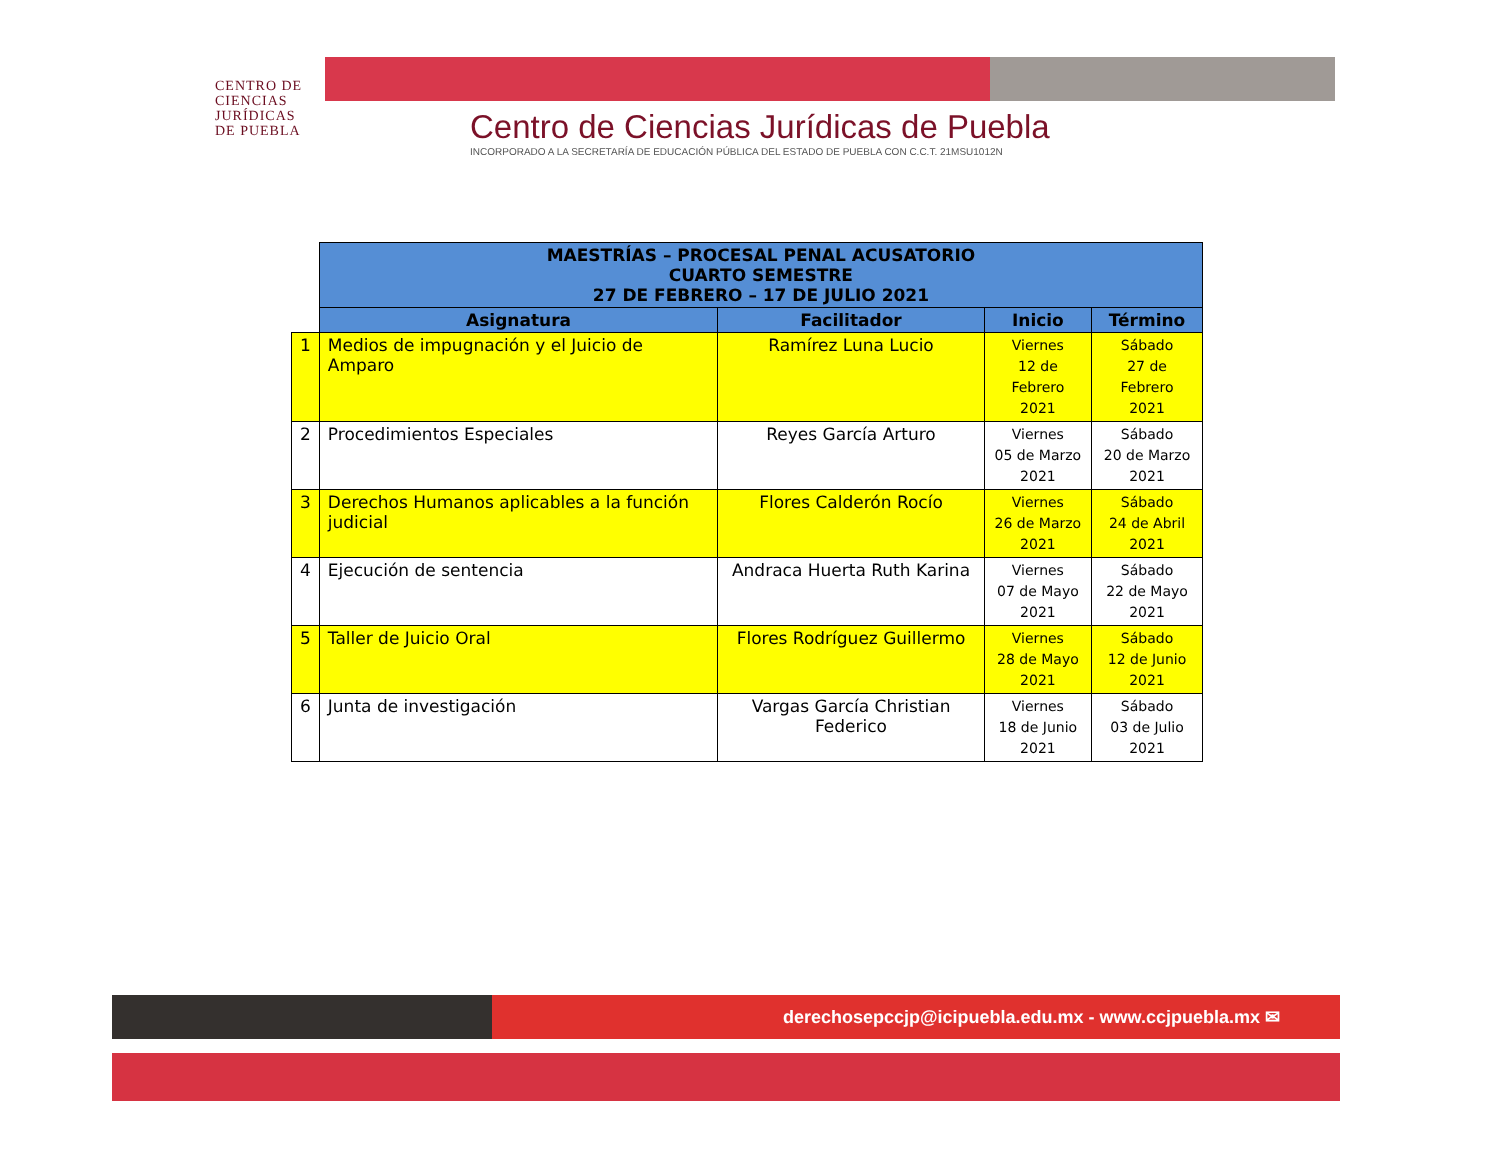CENTRO DE CIENCIAS JURÍDICAS DE PUEBLA
Centro de Ciencias Jurídicas de Puebla
INCORPORADO A LA SECRETARÍA DE EDUCACIÓN PÚBLICA DEL ESTADO DE PUEBLA CON C.C.T. 21MSU1012N
| | MAESTRÍAS – PROCESAL PENAL ACUSATORIO CUARTO SEMESTRE 27 DE FEBRERO – 17 DE JULIO 2021 | | | |
| | Asignatura | Facilitador | Inicio | Término |
| 1 | Medios de impugnación y el Juicio de Amparo | Ramírez Luna Lucio | Viernes 12 de Febrero 2021 | Sábado 27 de Febrero 2021 |
| 2 | Procedimientos Especiales | Reyes García Arturo | Viernes 05 de Marzo 2021 | Sábado 20 de Marzo 2021 |
| 3 | Derechos Humanos aplicables a la función judicial | Flores Calderón Rocío | Viernes 26 de Marzo 2021 | Sábado 24 de Abril 2021 |
| 4 | Ejecución de sentencia | Andraca Huerta Ruth Karina | Viernes 07 de Mayo 2021 | Sábado 22 de Mayo 2021 |
| 5 | Taller de Juicio Oral | Flores Rodríguez Guillermo | Viernes 28 de Mayo 2021 | Sábado 12 de Junio 2021 |
| 6 | Junta de investigación | Vargas García Christian Federico | Viernes 18 de Junio 2021 | Sábado 03 de Julio 2021 |
derechosepccjp@icipuebla.edu.mx - www.ccjpuebla.mx ✉